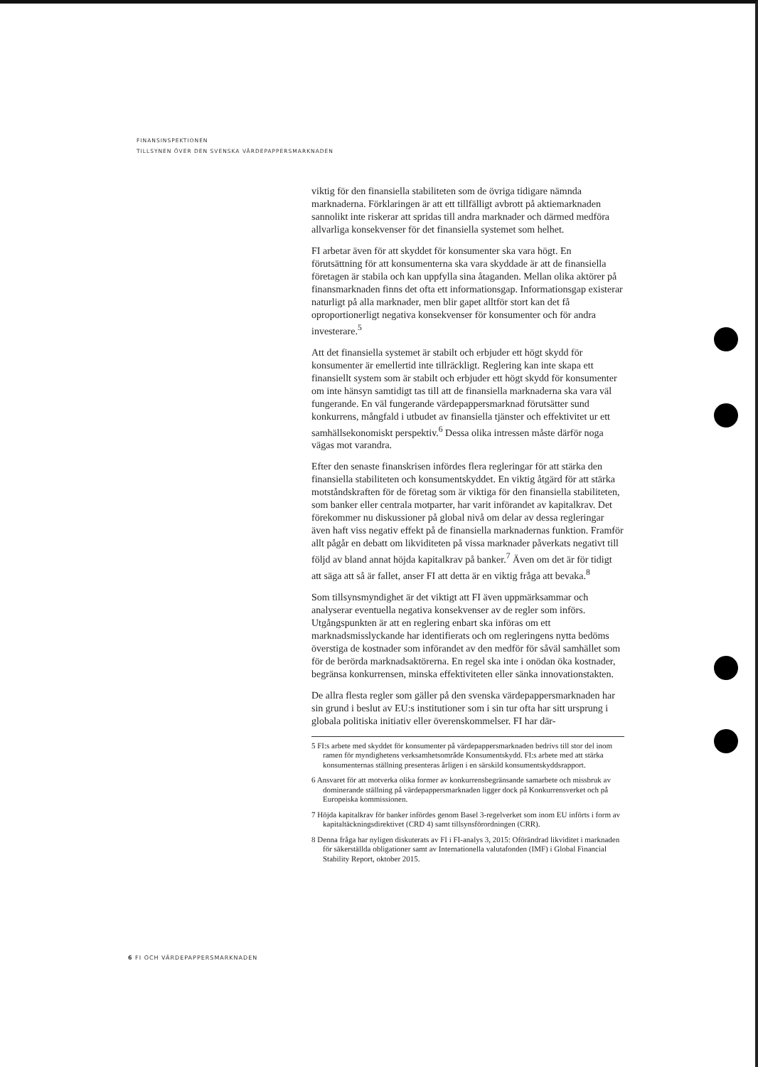FINANSINSPEKTIONEN
TILLSYNEN ÖVER DEN SVENSKA VÄRDEPAPPERSMARKNADEN
viktig för den finansiella stabiliteten som de övriga tidigare nämnda marknaderna. Förklaringen är att ett tillfälligt avbrott på aktiemarknaden sannolikt inte riskerar att spridas till andra marknader och därmed medföra allvarliga konsekvenser för det finansiella systemet som helhet.
FI arbetar även för att skyddet för konsumenter ska vara högt. En förutsättning för att konsumenterna ska vara skyddade är att de finansiella företagen är stabila och kan uppfylla sina åtaganden. Mellan olika aktörer på finansmarknaden finns det ofta ett informationsgap. Informationsgap existerar naturligt på alla marknader, men blir gapet alltför stort kan det få oproportionerligt negativa konsekvenser för konsumenter och för andra investerare.<sup>5</sup>
Att det finansiella systemet är stabilt och erbjuder ett högt skydd för konsumenter är emellertid inte tillräckligt. Reglering kan inte skapa ett finansiellt system som är stabilt och erbjuder ett högt skydd för konsumenter om inte hänsyn samtidigt tas till att de finansiella marknaderna ska vara väl fungerande. En väl fungerande värdepappersmarknad förutsätter sund konkurrens, mångfald i utbudet av finansiella tjänster och effektivitet ur ett samhällsekonomiskt perspektiv.<sup>6</sup> Dessa olika intressen måste därför noga vägas mot varandra.
Efter den senaste finanskrisen infördes flera regleringar för att stärka den finansiella stabiliteten och konsumentskyddet. En viktig åtgärd för att stärka motståndskraften för de företag som är viktiga för den finansiella stabiliteten, som banker eller centrala motparter, har varit införandet av kapitalkrav. Det förekommer nu diskussioner på global nivå om delar av dessa regleringar även haft viss negativ effekt på de finansiella marknadernas funktion. Framför allt pågår en debatt om likviditeten på vissa marknader påverkats negativt till följd av bland annat höjda kapitalkrav på banker.<sup>7</sup> Även om det är för tidigt att säga att så är fallet, anser FI att detta är en viktig fråga att bevaka.<sup>8</sup>
Som tillsynsmyndighet är det viktigt att FI även uppmärksammar och analyserar eventuella negativa konsekvenser av de regler som införs. Utgångspunkten är att en reglering enbart ska införas om ett marknadsmisslyckande har identifierats och om regleringens nytta bedöms överstiga de kostnader som införandet av den medför för såväl samhället som för de berörda marknadsaktörerna. En regel ska inte i onödan öka kostnader, begränsa konkurrensen, minska effektiviteten eller sänka innovationstakten.
De allra flesta regler som gäller på den svenska värdepappersmarknaden har sin grund i beslut av EU:s institutioner som i sin tur ofta har sitt ursprung i globala politiska initiativ eller överenskommelser. FI har där-
5 FI:s arbete med skyddet för konsumenter på värdepappersmarknaden bedrivs till stor del inom ramen för myndighetens verksamhetsområde Konsumentskydd. FI:s arbete med att stärka konsumenternas ställning presenteras årligen i en särskild konsumentskyddsrapport.
6 Ansvaret för att motverka olika former av konkurrensbegränsande samarbete och missbruk av dominerande ställning på värdepappersmarknaden ligger dock på Konkurrensverket och på Europeiska kommissionen.
7 Höjda kapitalkrav för banker infördes genom Basel 3-regelverket som inom EU införts i form av kapitaltäckningsdirektivet (CRD 4) samt tillsynsförordningen (CRR).
8 Denna fråga har nyligen diskuterats av FI i FI-analys 3, 2015: Oförändrad likviditet i marknaden för säkerställda obligationer samt av Internationella valutafonden (IMF) i Global Financial Stability Report, oktober 2015.
6 FI OCH VÄRDEPAPPERSMARKNADEN